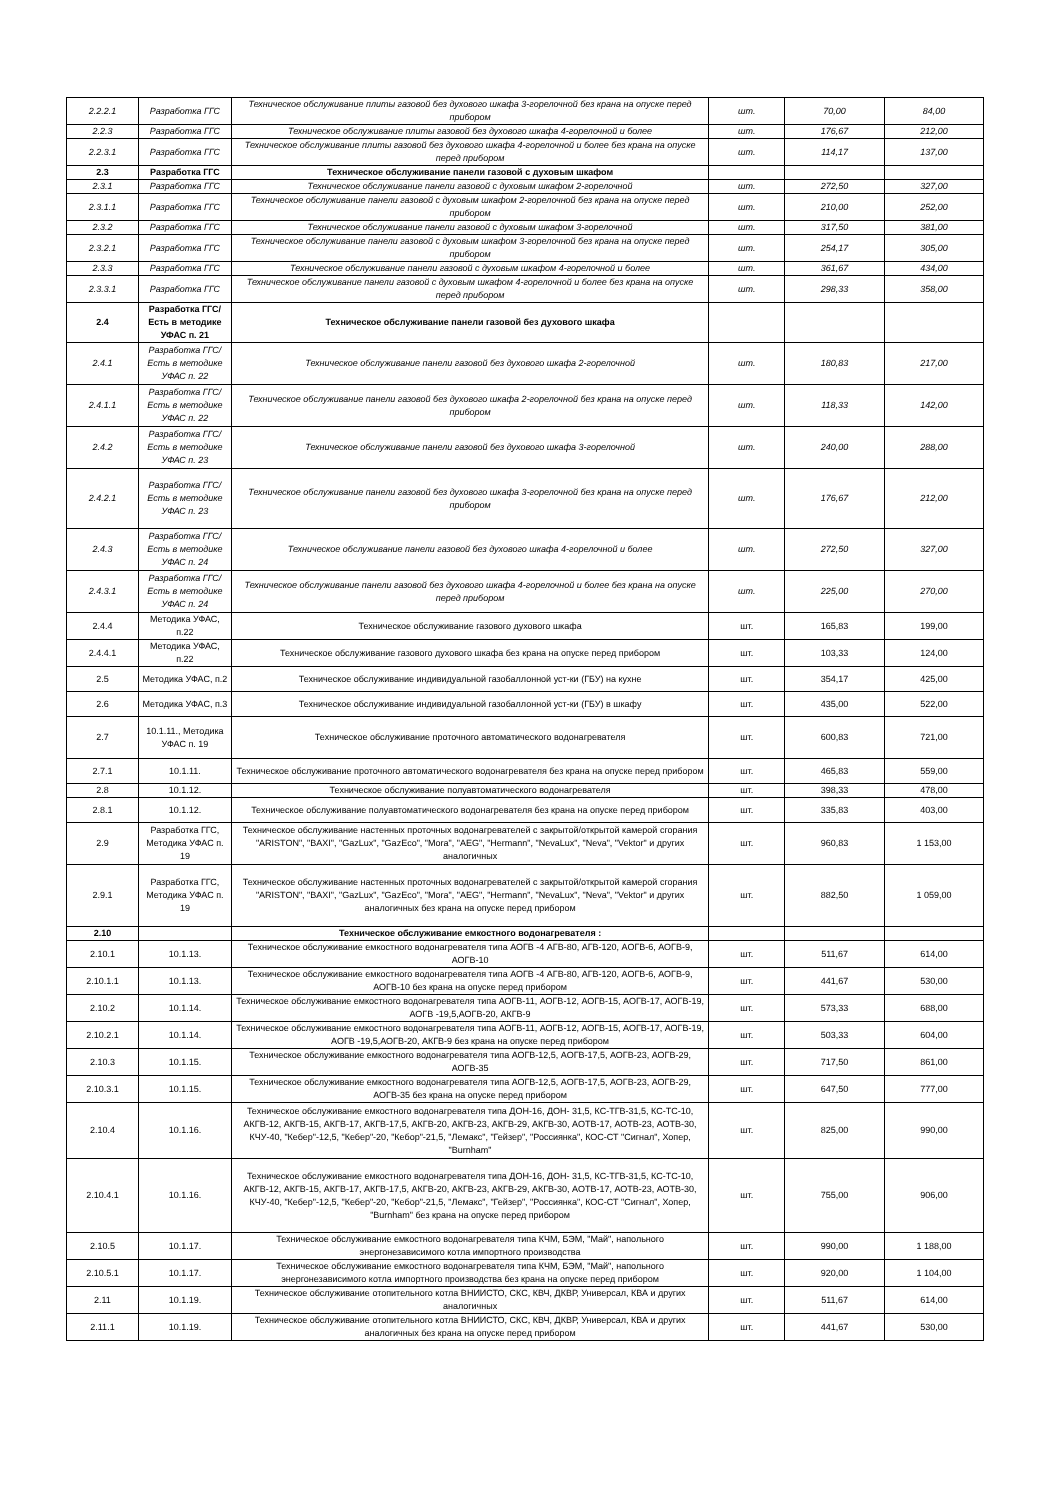| 2.2.2.1 | Разработка ГГС | Техническое обслуживание плиты газовой без духового шкафа 3-горелочной без крана на опуске перед прибором | шт. | 70,00 | 84,00 |
| 2.2.3 | Разработка ГГС | Техническое обслуживание плиты газовой без духового шкафа 4-горелочной и более | шт. | 176,67 | 212,00 |
| 2.2.3.1 | Разработка ГГС | Техническое обслуживание плиты газовой без духового шкафа 4-горелочной и более без крана на опуске перед прибором | шт. | 114,17 | 137,00 |
| 2.3 | Разработка ГГС | Техническое обслуживание панели газовой с духовым шкафом | | | |
| 2.3.1 | Разработка ГГС | Техническое обслуживание панели газовой с духовым шкафом 2-горелочной | шт. | 272,50 | 327,00 |
| 2.3.1.1 | Разработка ГГС | Техническое обслуживание панели газовой с духовым шкафом 2-горелочной без крана на опуске перед прибором | шт. | 210,00 | 252,00 |
| 2.3.2 | Разработка ГГС | Техническое обслуживание панели газовой с духовым шкафом 3-горелочной | шт. | 317,50 | 381,00 |
| 2.3.2.1 | Разработка ГГС | Техническое обслуживание панели газовой с духовым шкафом 3-горелочной без крана на опуске перед прибором | шт. | 254,17 | 305,00 |
| 2.3.3 | Разработка ГГС | Техническое обслуживание панели газовой с духовым шкафом 4-горелочной и более | шт. | 361,67 | 434,00 |
| 2.3.3.1 | Разработка ГГС | Техническое обслуживание панели газовой с духовым шкафом 4-горелочной и более без крана на опуске перед прибором | шт. | 298,33 | 358,00 |
| 2.4 | Разработка ГГС/ Есть в методике УФАС п. 21 | Техническое обслуживание панели газовой без духового шкафа | | | |
| 2.4.1 | Разработка ГГС/ Есть в методике УФАС п. 22 | Техническое обслуживание панели газовой без духового шкафа 2-горелочной | шт. | 180,83 | 217,00 |
| 2.4.1.1 | Разработка ГГС/ Есть в методике УФАС п. 22 | Техническое обслуживание панели газовой без духового шкафа 2-горелочной без крана на опуске перед прибором | шт. | 118,33 | 142,00 |
| 2.4.2 | Разработка ГГС/ Есть в методике УФАС п. 23 | Техническое обслуживание панели газовой без духового шкафа 3-горелочной | шт. | 240,00 | 288,00 |
| 2.4.2.1 | Разработка ГГС/ Есть в методике УФАС п. 23 | Техническое обслуживание панели газовой без духового шкафа 3-горелочной без крана на опуске перед прибором | шт. | 176,67 | 212,00 |
| 2.4.3 | Разработка ГГС/ Есть в методике УФАС п. 24 | Техническое обслуживание панели газовой без духового шкафа 4-горелочной и более | шт. | 272,50 | 327,00 |
| 2.4.3.1 | Разработка ГГС/ Есть в методике УФАС п. 24 | Техническое обслуживание панели газовой без духового шкафа 4-горелочной и более без крана на опуске перед прибором | шт. | 225,00 | 270,00 |
| 2.4.4 | Методика УФАС, п.22 | Техническое обслуживание газового духового шкафа | шт. | 165,83 | 199,00 |
| 2.4.4.1 | Методика УФАС, п.22 | Техническое обслуживание газового духового шкафа без крана на опуске перед прибором | шт. | 103,33 | 124,00 |
| 2.5 | Методика УФАС, п.2 | Техническое обслуживание индивидуальной газобаллонной уст-ки (ГБУ) на кухне | шт. | 354,17 | 425,00 |
| 2.6 | Методика УФАС, п.3 | Техническое обслуживание индивидуальной газобаллонной уст-ки (ГБУ) в шкафу | шт. | 435,00 | 522,00 |
| 2.7 | 10.1.11., Методика УФАС п. 19 | Техническое обслуживание проточного автоматического водонагревателя | шт. | 600,83 | 721,00 |
| 2.7.1 | 10.1.11. | Техническое обслуживание проточного автоматического водонагревателя без крана на опуске перед прибором | шт. | 465,83 | 559,00 |
| 2.8 | 10.1.12. | Техническое обслуживание полуавтоматического водонагревателя | шт. | 398,33 | 478,00 |
| 2.8.1 | 10.1.12. | Техническое обслуживание полуавтоматического водонагревателя без крана на опуске перед прибором | шт. | 335,83 | 403,00 |
| 2.9 | Разработка ГГС, Методика УФАС п. 19 | Техническое обслуживание настенных проточных водонагревателей с закрытой/открытой камерой сгорания "ARISTON", "BAXI", "GazLux", "GazEco", "Mora", "AEG", "Hermann", "NevaLux", "Neva", "Vektor" и других аналогичных | шт. | 960,83 | 1 153,00 |
| 2.9.1 | Разработка ГГС, Методика УФАС п. 19 | Техническое обслуживание настенных проточных водонагревателей с закрытой/открытой камерой сгорания "ARISTON", "BAXI", "GazLux", "GazEco", "Mora", "AEG", "Hermann", "NevaLux", "Neva", "Vektor" и других аналогичных без крана на опуске перед прибором | шт. | 882,50 | 1 059,00 |
| 2.10 | | Техническое обслуживание емкостного водонагревателя : | | | |
| 2.10.1 | 10.1.13. | Техническое обслуживание емкостного водонагревателя типа АОГВ -4 АГВ-80, АГВ-120, АОГВ-6, АОГВ-9, АОГВ-10 | шт. | 511,67 | 614,00 |
| 2.10.1.1 | 10.1.13. | Техническое обслуживание емкостного водонагревателя типа АОГВ -4 АГВ-80, АГВ-120, АОГВ-6, АОГВ-9, АОГВ-10 без крана на опуске перед прибором | шт. | 441,67 | 530,00 |
| 2.10.2 | 10.1.14. | Техническое обслуживание емкостного водонагревателя типа АОГВ-11, АОГВ-12, АОГВ-15, АОГВ-17, АОГВ-19, АОГВ -19,5,АОГВ-20, АКГВ-9 | шт. | 573,33 | 688,00 |
| 2.10.2.1 | 10.1.14. | Техническое обслуживание емкостного водонагревателя типа АОГВ-11, АОГВ-12, АОГВ-15, АОГВ-17, АОГВ-19, АОГВ -19,5,АОГВ-20, АКГВ-9 без крана на опуске перед прибором | шт. | 503,33 | 604,00 |
| 2.10.3 | 10.1.15. | Техническое обслуживание емкостного водонагревателя типа АОГВ-12,5, АОГВ-17,5, АОГВ-23, АОГВ-29, АОГВ-35 | шт. | 717,50 | 861,00 |
| 2.10.3.1 | 10.1.15. | Техническое обслуживание емкостного водонагревателя типа АОГВ-12,5, АОГВ-17,5, АОГВ-23, АОГВ-29, АОГВ-35 без крана на опуске перед прибором | шт. | 647,50 | 777,00 |
| 2.10.4 | 10.1.16. | Техническое обслуживание емкостного водонагревателя типа ДОН-16, ДОН- 31,5, КС-ТГВ-31,5, КС-ТС-10, АКГВ-12, АКГВ-15, АКГВ-17, АКГВ-17,5, АКГВ-20, АКГВ-23, АКГВ-29, АКГВ-30, АОТВ-17, АОТВ-23, АОТВ-30, КЧУ-40, "Кебер"-12,5, "Кебер"-20, "Кебор"-21,5, "Лемакс", "Гейзер", "Россиянка", КОС-СТ "Сигнал", Хопер, "Burnham" | шт. | 825,00 | 990,00 |
| 2.10.4.1 | 10.1.16. | Техническое обслуживание емкостного водонагревателя типа ДОН-16, ДОН- 31,5, КС-ТГВ-31,5, КС-ТС-10, АКГВ-12, АКГВ-15, АКГВ-17, АКГВ-17,5, АКГВ-20, АКГВ-23, АКГВ-29, АКГВ-30, АОТВ-17, АОТВ-23, АОТВ-30, КЧУ-40, "Кебер"-12,5, "Кебер"-20, "Кебор"-21,5, "Лемакс", "Гейзер", "Россиянка", КОС-СТ "Сигнал", Хопер, "Burnham" без крана на опуске перед прибором | шт. | 755,00 | 906,00 |
| 2.10.5 | 10.1.17. | Техническое обслуживание емкостного водонагревателя типа КЧМ, БЭМ, "Май", напольного энергонезависимого котла импортного производства | шт. | 990,00 | 1 188,00 |
| 2.10.5.1 | 10.1.17. | Техническое обслуживание емкостного водонагревателя типа КЧМ, БЭМ, "Май", напольного энергонезависимого котла импортного производства без крана на опуске перед прибором | шт. | 920,00 | 1 104,00 |
| 2.11 | 10.1.19. | Техническое обслуживание отопительного котла ВНИИСТО, СКС, КВЧ, ДКВР, Универсал, КВА и других аналогичных | шт. | 511,67 | 614,00 |
| 2.11.1 | 10.1.19. | Техническое обслуживание отопительного котла ВНИИСТО, СКС, КВЧ, ДКВР, Универсал, КВА и других аналогичных без крана на опуске перед прибором | шт. | 441,67 | 530,00 |